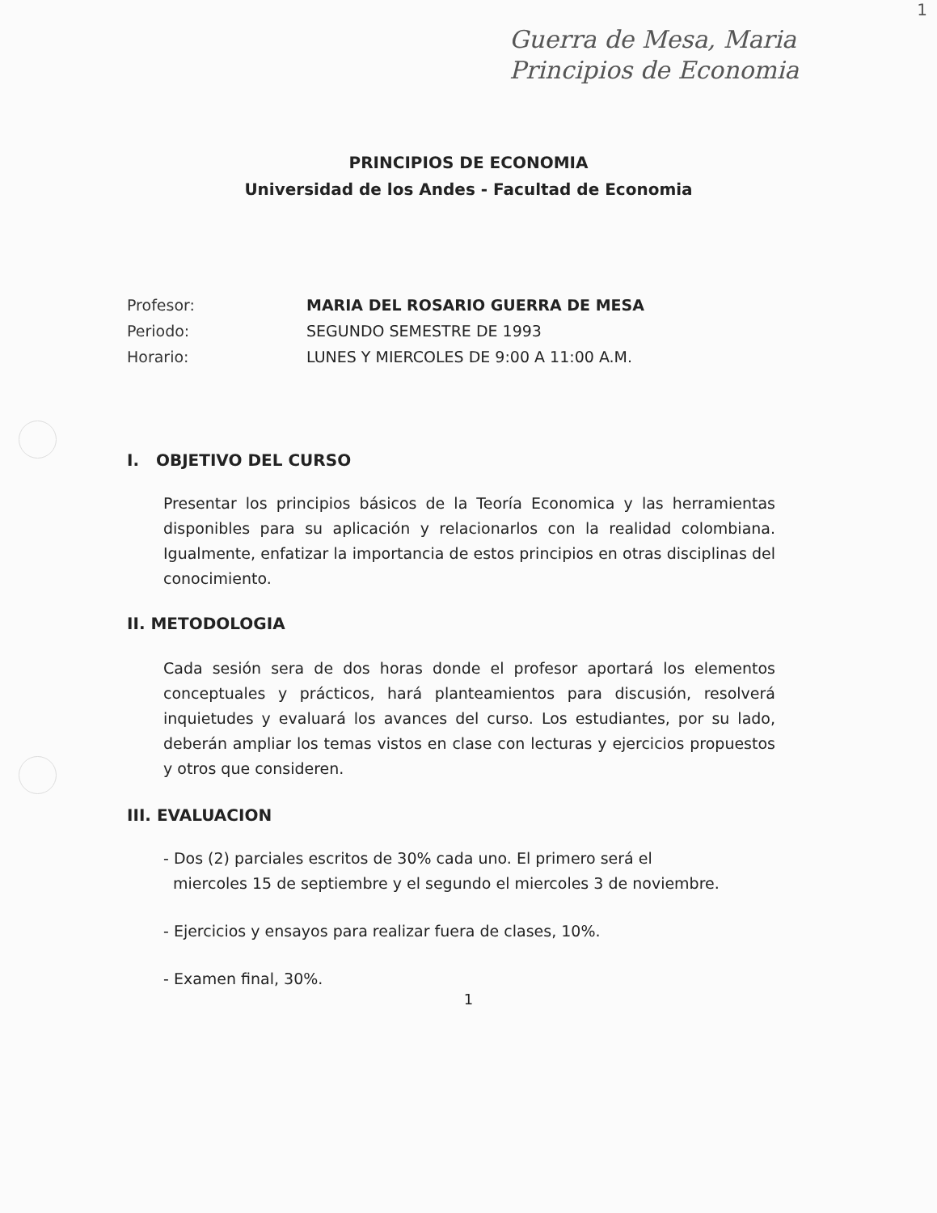1
Guerra de Mesa, Maria
Principios de Economia
PRINCIPIOS DE ECONOMIA
Universidad de los Andes - Facultad de Economia
Profesor: MARIA DEL ROSARIO GUERRA DE MESA
Periodo: SEGUNDO SEMESTRE DE 1993
Horario: LUNES Y MIERCOLES DE 9:00 A 11:00 A.M.
I. OBJETIVO DEL CURSO
Presentar los principios básicos de la Teoría Economica y las herramientas disponibles para su aplicación y relacionarlos con la realidad colombiana. Igualmente, enfatizar la importancia de estos principios en otras disciplinas del conocimiento.
II. METODOLOGIA
Cada sesión sera de dos horas donde el profesor aportará los elementos conceptuales y prácticos, hará planteamientos para discusión, resolverá inquietudes y evaluará los avances del curso. Los estudiantes, por su lado, deberán ampliar los temas vistos en clase con lecturas y ejercicios propuestos y otros que consideren.
III. EVALUACION
- Dos (2) parciales escritos de 30% cada uno. El primero será el
miercoles 15 de septiembre y el segundo el miercoles 3 de noviembre.
- Ejercicios y ensayos para realizar fuera de clases, 10%.
- Examen final, 30%.
1